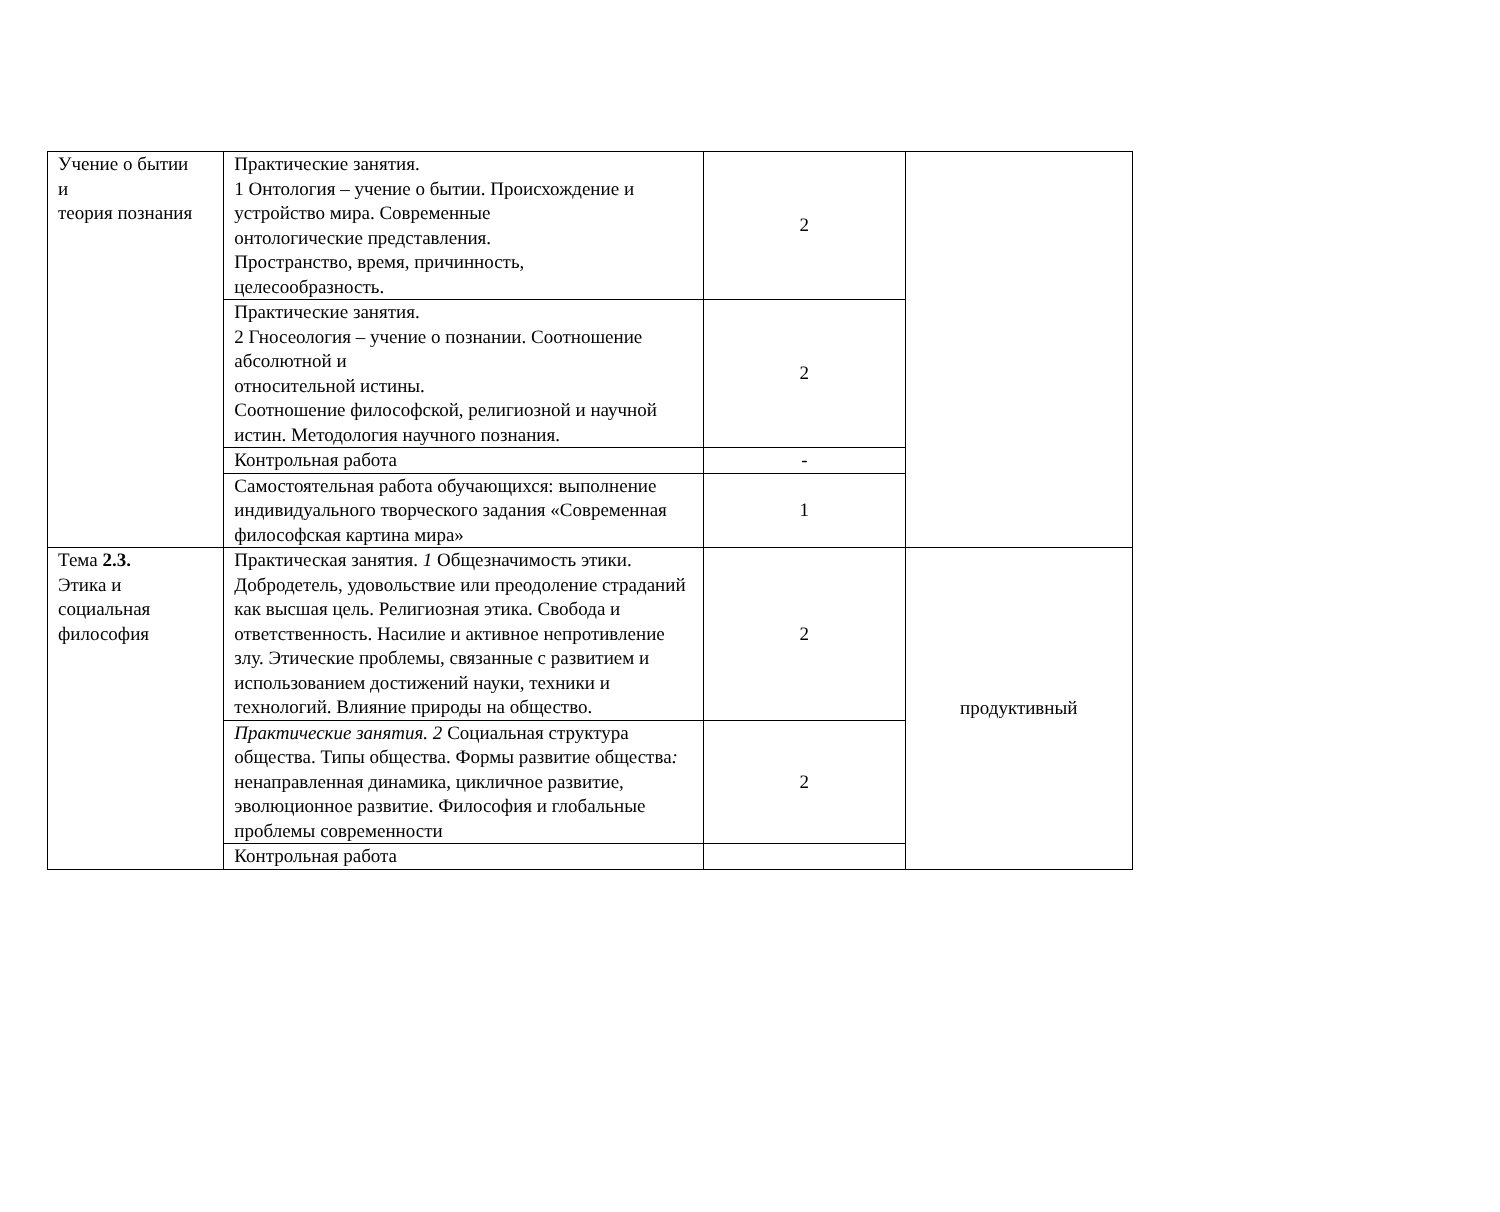| Учение о бытии и теория познания | Практические занятия. 1 Онтология – учение о бытии. Происхождение и устройство мира. Современные онтологические представления. Пространство, время, причинность, целесообразность. | 2 | |
| | Практические занятия. 2 Гносеология – учение о познании. Соотношение абсолютной и относительной истины. Соотношение философской, религиозной и научной истин. Методология научного познания. | 2 | |
| | Контрольная работа | - | |
| | Самостоятельная работа обучающихся: выполнение индивидуального творческого задания «Современная философская картина мира» | 1 | |
| Тема 2.3. Этика и социальная философия | Практическая занятия. 1 Общезначимость этики. Добродетель, удовольствие или преодоление страданий как высшая цель. Религиозная этика. Свобода и ответственность. Насилие и активное непротивление злу. Этические проблемы, связанные с развитием и использованием достижений науки, техники и технологий. Влияние природы на общество. | 2 | продуктивный |
| | Практические занятия. 2 Социальная структура общества. Типы общества. Формы развитие общества : ненаправленная динамика, цикличное развитие, эволюционное развитие. Философия и глобальные проблемы современности | 2 | |
| | Контрольная работа | | |